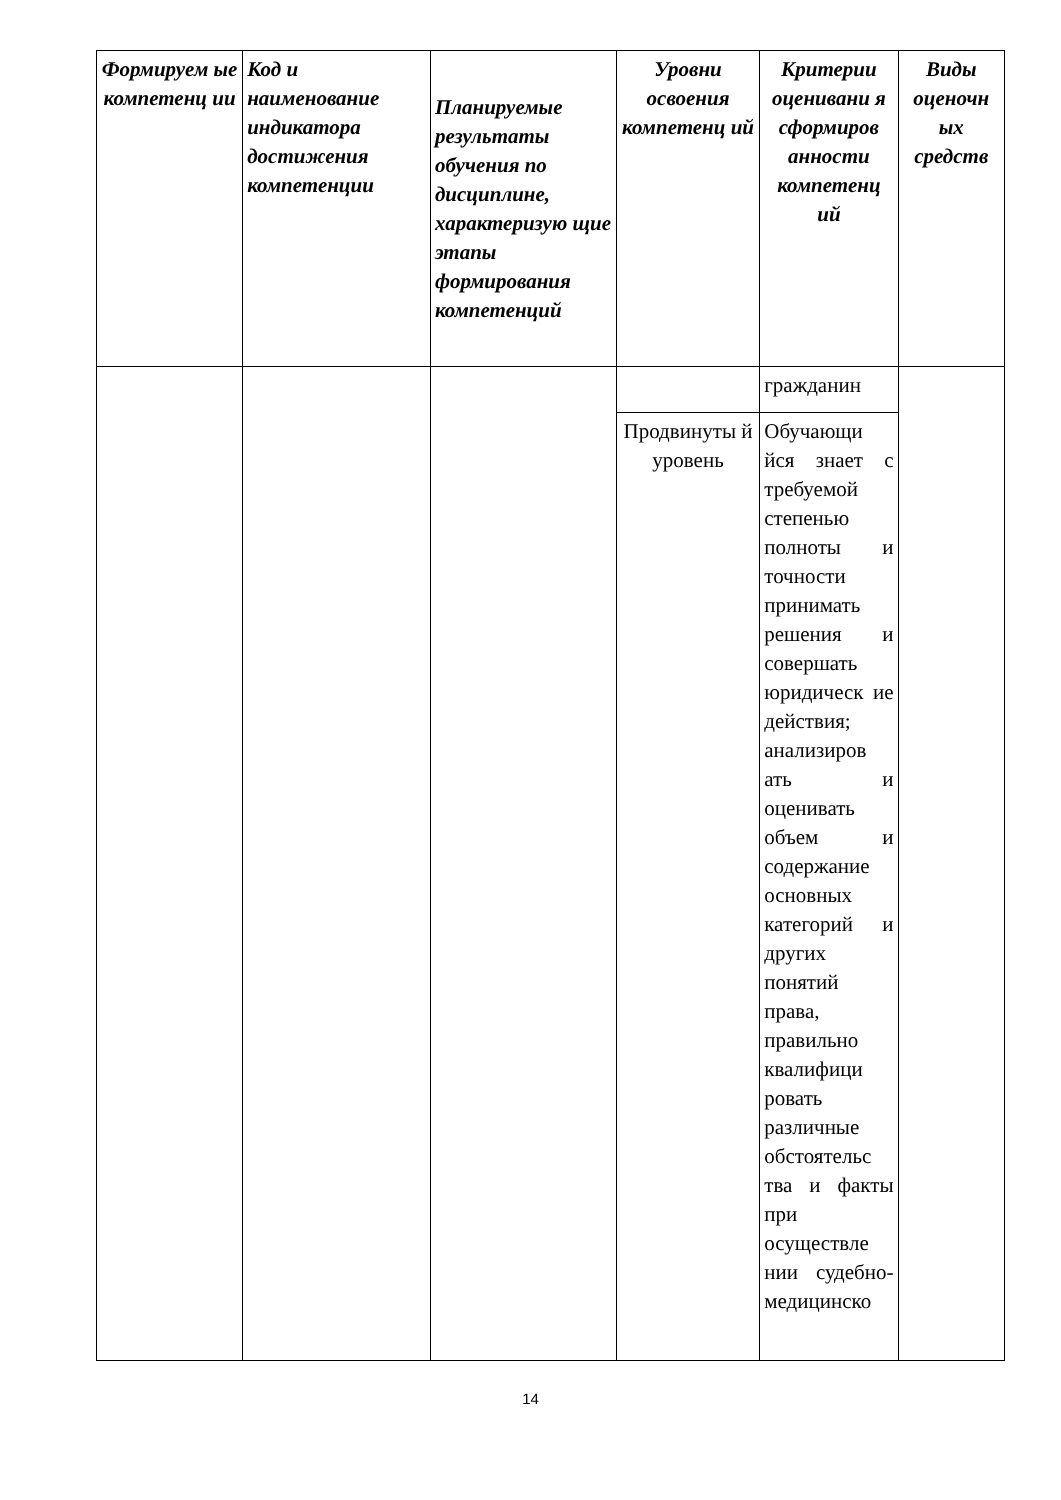| Формируем ые компетенц ии | Код и наименование индикатора достижения компетенции | Планируемые результаты обучения по дисциплине, характеризую щие этапы формирования компетенций | Уровни освоения компетенц ий | Критерии оценивани я сформиров анности компетенц ий | Виды оценочн ых средств |
| --- | --- | --- | --- | --- | --- |
| | | | | гражданин | |
| | | | Продвинуты й уровень | Обучающи йся знает с требуемой степенью полноты и точности принимать решения и совершать юридическ ие действия; анализиров ать и оценивать объем и содержание основных категорий и других понятий права, правильно квалифици ровать различные обстоятельс тва и факты при осуществле нии судебно-медицинско | |
14